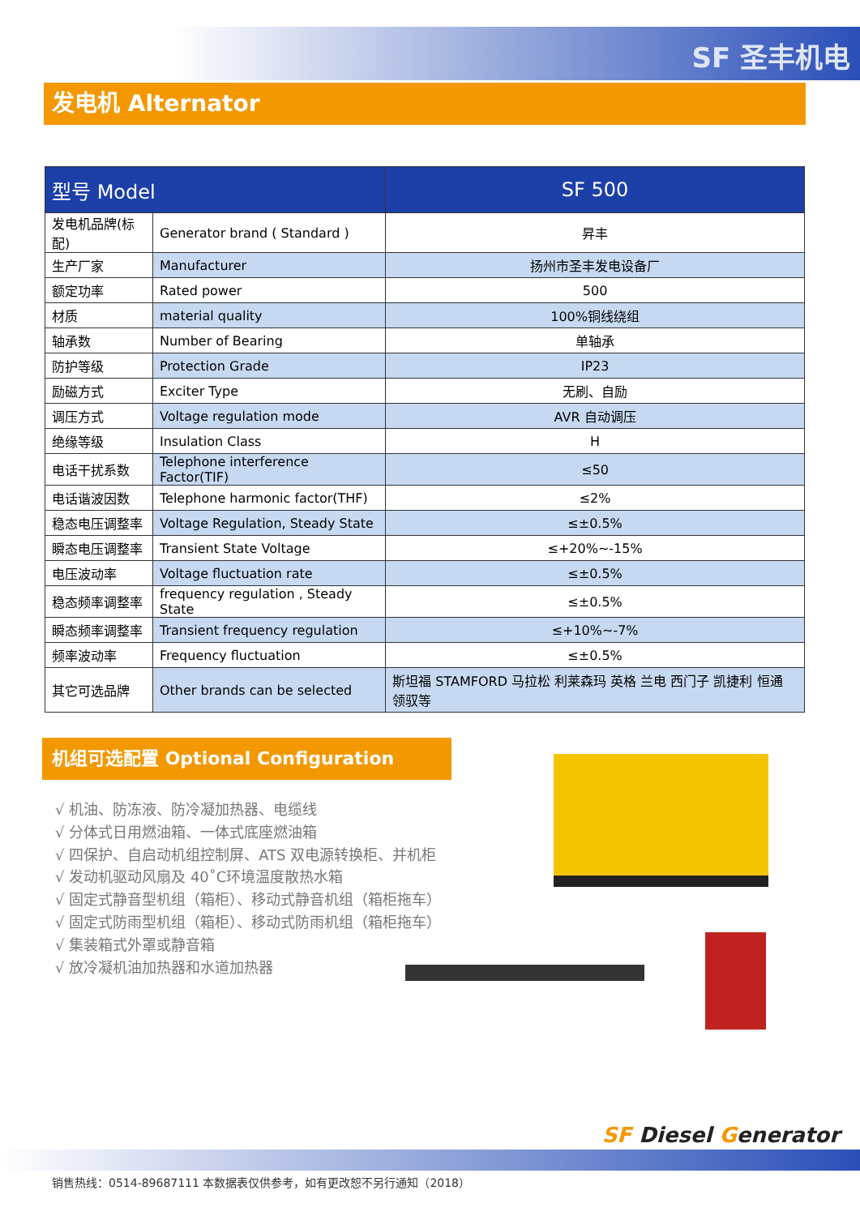SF 圣丰机电
发电机 Alternator
| 型号 Model | | SF 500 |
| --- | --- | --- |
| 发电机品牌(标配) | Generator brand ( Standard ) | 昇丰 |
| 生产厂家 | Manufacturer | 扬州市圣丰发电设备厂 |
| 额定功率 | Rated power | 500 |
| 材质 | material quality | 100%铜线绕组 |
| 轴承数 | Number of Bearing | 单轴承 |
| 防护等级 | Protection Grade | IP23 |
| 励磁方式 | Exciter Type | 无刷、自励 |
| 调压方式 | Voltage regulation mode | AVR 自动调压 |
| 绝缘等级 | Insulation Class | H |
| 电话干扰系数 | Telephone interference Factor(TIF) | ≤50 |
| 电话谐波因数 | Telephone harmonic factor(THF) | ≤2% |
| 稳态电压调整率 | Voltage Regulation, Steady State | ≤±0.5% |
| 瞬态电压调整率 | Transient State Voltage | ≤+20%~-15% |
| 电压波动率 | Voltage fluctuation rate | ≤±0.5% |
| 稳态频率调整率 | frequency regulation , Steady State | ≤±0.5% |
| 瞬态频率调整率 | Transient frequency regulation | ≤+10%~-7% |
| 频率波动率 | Frequency fluctuation | ≤±0.5% |
| 其它可选品牌 | Other brands can be selected | 斯坦福 STAMFORD 马拉松 利莱森玛 英格 兰电 西门子 凯捷利 恒通 领驭等 |
机组可选配置 Optional Configuration
√ 机油、防冻液、防冷凝加热器、电缆线
√ 分体式日用燃油箱、一体式底座燃油箱
√ 四保护、自启动机组控制屏、ATS 双电源转换柜、并机柜
√ 发动机驱动风扇及 40˚C环境温度散热水箱
√ 固定式静音型机组（箱柜）、移动式静音机组（箱柜拖车）
√ 固定式防雨型机组（箱柜）、移动式防雨机组（箱柜拖车）
√ 集装箱式外罩或静音箱
√ 放冷凝机油加热器和水道加热器
SF Diesel Generator
销售热线：0514-89687111 本数据表仅供参考，如有更改恕不另行通知（2018）